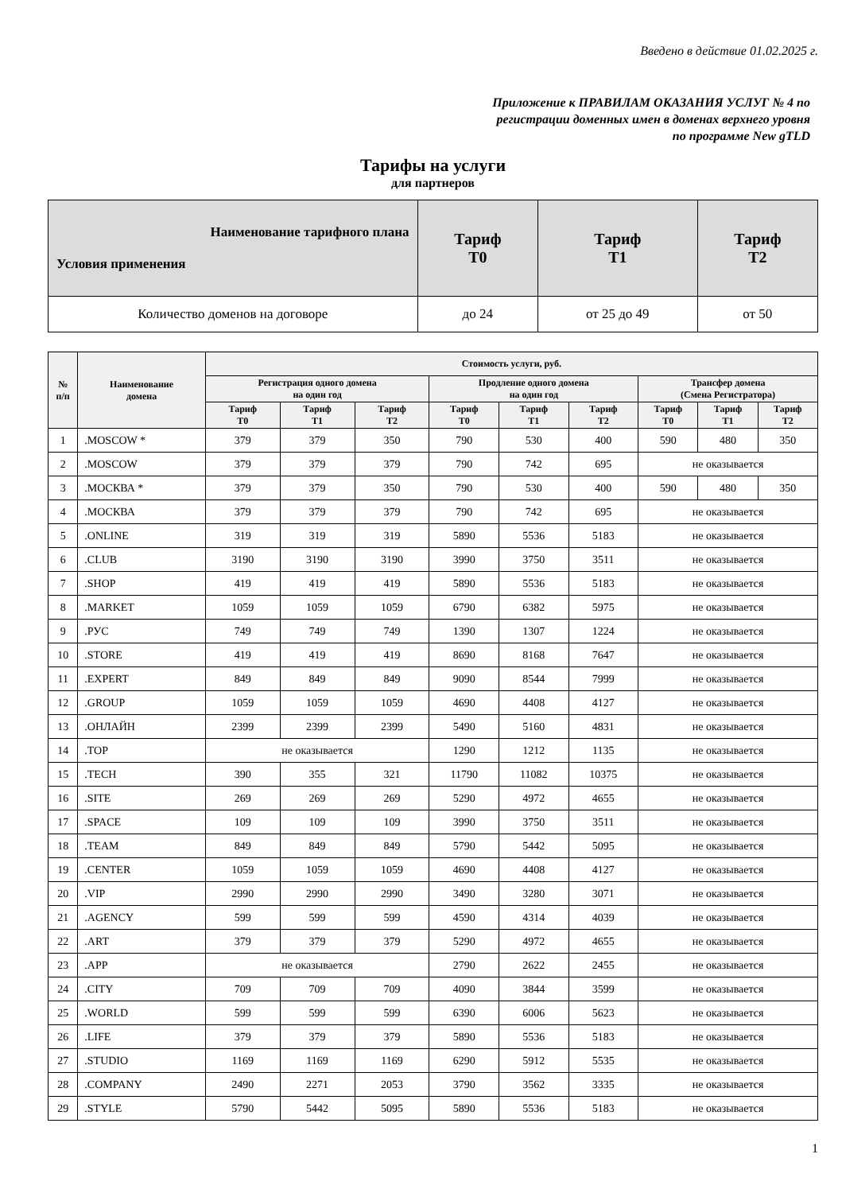Введено в действие 01.02.2025 г.
Приложение к ПРАВИЛАМ ОКАЗАНИЯ УСЛУГ № 4 по
регистрации доменных имен в доменах верхнего уровня
по программе New gTLD
Тарифы на услуги
для партнеров
| Наименование тарифного плана Условия применения | Тариф Т0 | Тариф Т1 | Тариф Т2 |
| --- | --- | --- | --- |
| Количество доменов на договоре | до 24 | от 25 до 49 | от 50 |
| № п/п | Наименование домена | Стоимость услуги, руб. | | | | | | | | |
| --- | --- | --- | --- | --- | --- | --- | --- | --- | --- | --- |
| | | Регистрация одного домена на один год | | | Продление одного домена на один год | | | Трансфер домена (Смена Регистратора) | | |
| | | Тариф Т0 | Тариф Т1 | Тариф Т2 | Тариф Т0 | Тариф Т1 | Тариф Т2 | Тариф Т0 | Тариф Т1 | Тариф Т2 |
| 1 | .MOSCOW * | 379 | 379 | 350 | 790 | 530 | 400 | 590 | 480 | 350 |
| 2 | .MOSCOW | 379 | 379 | 379 | 790 | 742 | 695 | не оказывается | | |
| 3 | .МОСКВА * | 379 | 379 | 350 | 790 | 530 | 400 | 590 | 480 | 350 |
| 4 | .МОСКВА | 379 | 379 | 379 | 790 | 742 | 695 | не оказывается | | |
| 5 | .ONLINE | 319 | 319 | 319 | 5890 | 5536 | 5183 | не оказывается | | |
| 6 | .CLUB | 3190 | 3190 | 3190 | 3990 | 3750 | 3511 | не оказывается | | |
| 7 | .SHOP | 419 | 419 | 419 | 5890 | 5536 | 5183 | не оказывается | | |
| 8 | .MARKET | 1059 | 1059 | 1059 | 6790 | 6382 | 5975 | не оказывается | | |
| 9 | .РУС | 749 | 749 | 749 | 1390 | 1307 | 1224 | не оказывается | | |
| 10 | .STORE | 419 | 419 | 419 | 8690 | 8168 | 7647 | не оказывается | | |
| 11 | .EXPERT | 849 | 849 | 849 | 9090 | 8544 | 7999 | не оказывается | | |
| 12 | .GROUP | 1059 | 1059 | 1059 | 4690 | 4408 | 4127 | не оказывается | | |
| 13 | .ОНЛАЙН | 2399 | 2399 | 2399 | 5490 | 5160 | 4831 | не оказывается | | |
| 14 | .TOP | не оказывается | | | 1290 | 1212 | 1135 | не оказывается | | |
| 15 | .TECH | 390 | 355 | 321 | 11790 | 11082 | 10375 | не оказывается | | |
| 16 | .SITE | 269 | 269 | 269 | 5290 | 4972 | 4655 | не оказывается | | |
| 17 | .SPACE | 109 | 109 | 109 | 3990 | 3750 | 3511 | не оказывается | | |
| 18 | .TEAM | 849 | 849 | 849 | 5790 | 5442 | 5095 | не оказывается | | |
| 19 | .CENTER | 1059 | 1059 | 1059 | 4690 | 4408 | 4127 | не оказывается | | |
| 20 | .VIP | 2990 | 2990 | 2990 | 3490 | 3280 | 3071 | не оказывается | | |
| 21 | .AGENCY | 599 | 599 | 599 | 4590 | 4314 | 4039 | не оказывается | | |
| 22 | .ART | 379 | 379 | 379 | 5290 | 4972 | 4655 | не оказывается | | |
| 23 | .APP | не оказывается | | | 2790 | 2622 | 2455 | не оказывается | | |
| 24 | .CITY | 709 | 709 | 709 | 4090 | 3844 | 3599 | не оказывается | | |
| 25 | .WORLD | 599 | 599 | 599 | 6390 | 6006 | 5623 | не оказывается | | |
| 26 | .LIFE | 379 | 379 | 379 | 5890 | 5536 | 5183 | не оказывается | | |
| 27 | .STUDIO | 1169 | 1169 | 1169 | 6290 | 5912 | 5535 | не оказывается | | |
| 28 | .COMPANY | 2490 | 2271 | 2053 | 3790 | 3562 | 3335 | не оказывается | | |
| 29 | .STYLE | 5790 | 5442 | 5095 | 5890 | 5536 | 5183 | не оказывается | | |
1